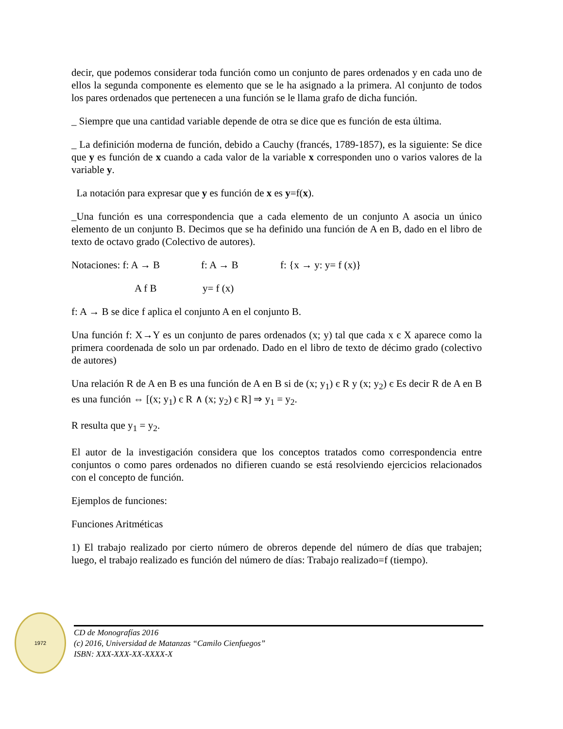decir, que podemos considerar toda función como un conjunto de pares ordenados y en cada uno de ellos la segunda componente es elemento que se le ha asignado a la primera. Al conjunto de todos los pares ordenados que pertenecen a una función se le llama grafo de dicha función.
_ Siempre que una cantidad variable depende de otra se dice que es función de esta última.
_ La definición moderna de función, debido a Cauchy (francés, 1789-1857), es la siguiente: Se dice que y es función de x cuando a cada valor de la variable x corresponden uno o varios valores de la variable y.
La notación para expresar que y es función de x es y=f(x).
_Una función es una correspondencia que a cada elemento de un conjunto A asocia un único elemento de un conjunto B. Decimos que se ha definido una función de A en B, dado en el libro de texto de octavo grado (Colectivo de autores).
Notaciones: f: A → B f: A → B f: {x → y: y= f (x)}
A f B y= f (x)
f: A → B se dice f aplica el conjunto A en el conjunto B.
Una función f: X→Y es un conjunto de pares ordenados (x; y) tal que cada x є X aparece como la primera coordenada de solo un par ordenado. Dado en el libro de texto de décimo grado (colectivo de autores)
Una relación R de A en B es una función de A en B si de (x; y<sub>1</sub>) є R y (x; y<sub>2</sub>) є Es decir R de A en B es una función ⇔ [(x; y<sub>1</sub>) є R ∧ (x; y<sub>2</sub>) є R] ⇒ y<sub>1</sub> = y<sub>2</sub>.
R resulta que y<sub>1</sub> = y<sub>2</sub>.
El autor de la investigación considera que los conceptos tratados como correspondencia entre conjuntos o como pares ordenados no difieren cuando se está resolviendo ejercicios relacionados con el concepto de función.
Ejemplos de funciones:
Funciones Aritméticas
1) El trabajo realizado por cierto número de obreros depende del número de días que trabajen; luego, el trabajo realizado es función del número de días: Trabajo realizado=f (tiempo).
1972
CD de Monografías 2016
(c) 2016, Universidad de Matanzas “Camilo Cienfuegos”
ISBN: XXX-XXX-XX-XXXX-X